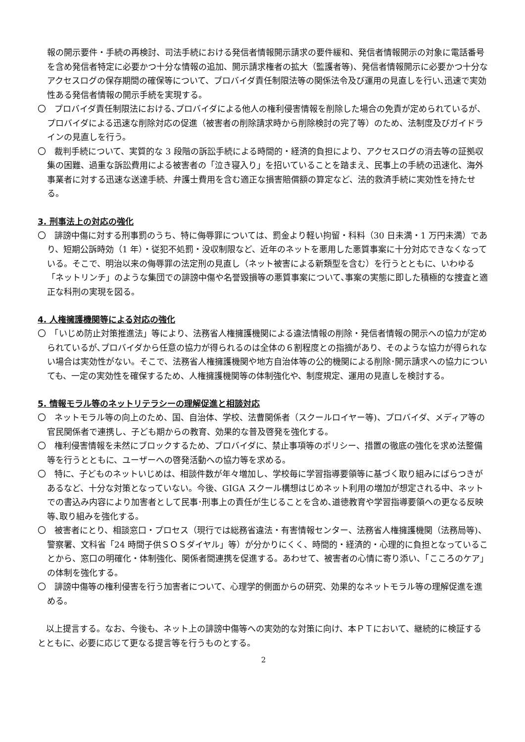報の開示要件・手続の再検討、司法手続における発信者情報開示請求の要件緩和、発信者情報開示の対象に電話番号を含め発信者特定に必要かつ十分な情報の追加、開示請求権者の拡大（監護者等)、発信者情報開示に必要かつ十分なアクセスログの保存期間の確保等について、プロバイダ責任制限法等の関係法令及び運用の見直しを行い､迅速で実効性ある発信者情報の開示手続を実現する。
〇　プロバイダ責任制限法における､プロバイダによる他人の権利侵害情報を削除した場合の免責が定められているが、プロバイダによる迅速な削除対応の促進（被害者の削除請求時から削除検討の完了等）のため、法制度及びガイドラインの見直しを行う。
〇　裁判手続について、実質的な 3 段階の訴訟手続による時間的・経済的負担により、アクセスログの消去等の証拠収集の困難、過重な訴訟費用による被害者の「泣き寝入り」を招いていることを踏まえ、民事上の手続の迅速化、海外事業者に対する迅速な送達手続、弁護士費用を含む適正な損害賠償額の算定など、法的救済手続に実効性を持たせる。
3. 刑事法上の対応の強化
〇　誹謗中傷に対する刑事罰のうち、特に侮辱罪については、罰金より軽い拘留・科料（30 日未満・1 万円未満）であり、短期公訴時効（1 年）・従犯不処罰・没収制限など、近年のネットを悪用した悪質事案に十分対応できなくなっている。そこで、明治以来の侮辱罪の法定刑の見直し（ネット被害による新類型を含む）を行うとともに、いわゆる「ネットリンチ」のような集団での誹謗中傷や名誉毀損等の悪質事案について､事案の実態に即した積極的な捜査と適正な科刑の実現を図る。
4. 人権擁護機関等による対応の強化
〇　「いじめ防止対策推進法」等により、法務省人権擁護機関による違法情報の削除・発信者情報の開示への協力が定められているが､プロバイダから任意の協力が得られるのは全体の６割程度との指摘があり、そのような協力が得られない場合は実効性がない。そこで、法務省人権擁護機関や地方自治体等の公的機関による削除･開示請求への協力についても、一定の実効性を確保するため、人権擁護機関等の体制強化や、制度規定、運用の見直しを検討する。
5. 情報モラル等のネットリテラシーの理解促進と相談対応
〇　ネットモラル等の向上のため、国、自治体、学校、法曹関係者（スクールロイヤー等)、プロバイダ、メディア等の官民関係者で連携し、子ども期からの教育、効果的な普及啓発を強化する。
〇　権利侵害情報を未然にブロックするため、プロバイダに、禁止事項等のポリシー、措置の徹底の強化を求め法整備等を行うとともに、ユーザーへの啓発活動への協力等を求める。
〇　特に、子どものネットいじめは、相談件数が年々増加し、学校毎に学習指導要領等に基づく取り組みにばらつきがあるなど、十分な対策となっていない。今後、GIGA スクール構想はじめネット利用の増加が想定される中、ネットでの書込み内容により加害者として民事･刑事上の責任が生じることを含め､道徳教育や学習指導要領への更なる反映等､取り組みを強化する。
〇　被害者にとり、相談窓口・プロセス（現行では総務省違法・有害情報センター、法務省人権擁護機関（法務局等)、警察署、文科省「24 時間子供ＳＯＳダイヤル」等）が分かりにくく、時間的・経済的・心理的に負担となっていることから、窓口の明確化・体制強化、関係者間連携を促進する。あわせて、被害者の心情に寄り添い、「こころのケア」の体制を強化する。
〇　誹謗中傷等の権利侵害を行う加害者について、心理学的側面からの研究、効果的なネットモラル等の理解促進を進める。
以上提言する。なお、今後も、ネット上の誹謗中傷等への実効的な対策に向け、本ＰＴにおいて、継続的に検証するとともに、必要に応じて更なる提言等を行うものとする。
2